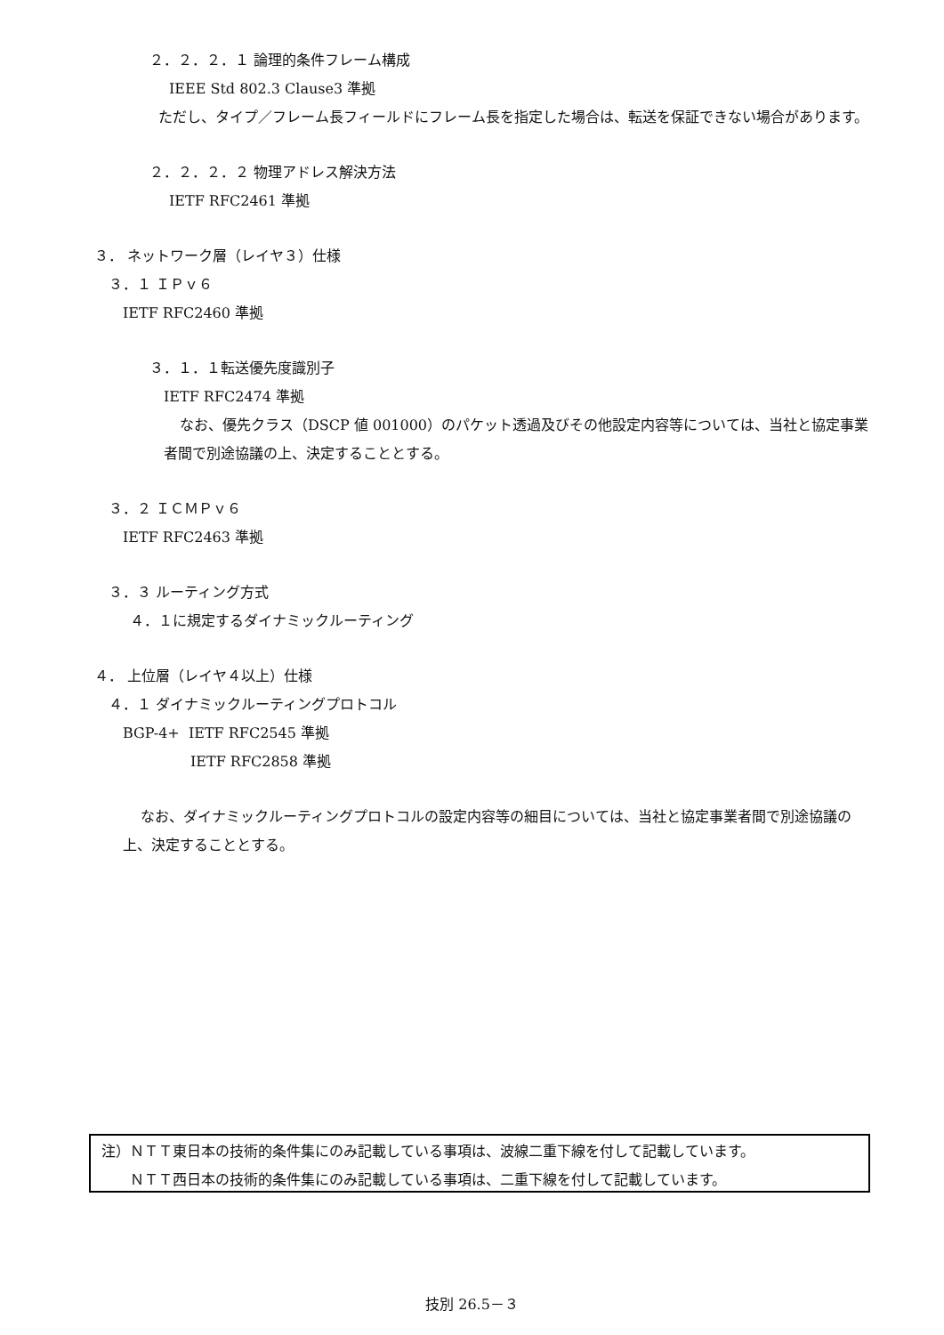２．２．２．１ 論理的条件フレーム構成
IEEE Std 802.3 Clause3 準拠
ただし、タイプ／フレーム長フィールドにフレーム長を指定した場合は、転送を保証できない場合があります。
２．２．２．２ 物理アドレス解決方法
IETF RFC2461 準拠
３． ネットワーク層（レイヤ３）仕様
３．１ ＩＰｖ６
IETF RFC2460 準拠
３．１．１転送優先度識別子
IETF RFC2474 準拠
なお、優先クラス（DSCP 値 001000）のパケット透過及びその他設定内容等については、当社と協定事業者間で別途協議の上、決定することとする。
３．２ ＩＣＭＰｖ６
IETF RFC2463 準拠
３．３ ルーティング方式
４．１に規定するダイナミックルーティング
４． 上位層（レイヤ４以上）仕様
４．１ ダイナミックルーティングプロトコル
BGP-4+ IETF RFC2545 準拠
IETF RFC2858 準拠
なお、ダイナミックルーティングプロトコルの設定内容等の細目については、当社と協定事業者間で別途協議の上、決定することとする。
注）ＮＴＴ東日本の技術的条件集にのみ記載している事項は、波線二重下線を付して記載しています。
　　ＮＴＴ西日本の技術的条件集にのみ記載している事項は、二重下線を付して記載しています。
技別 26.5－３